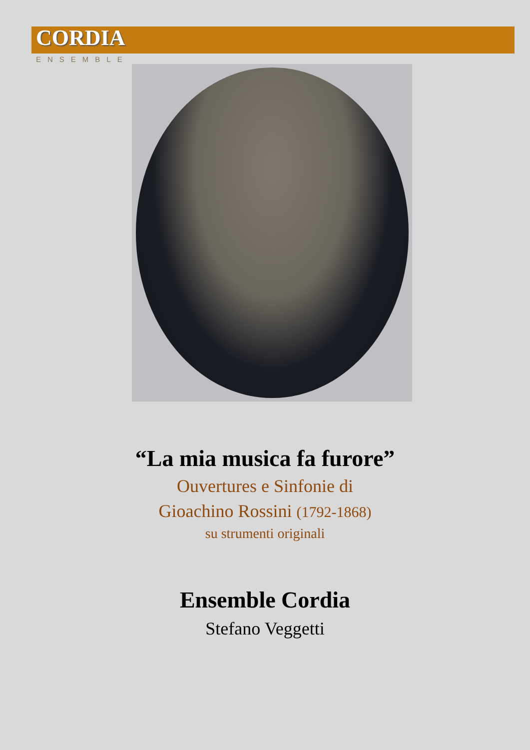CORDIA
ENSEMBLE
“La mia musica fa furore”
Ouvertures e Sinfonie di
Gioachino Rossini (1792-1868)
su strumenti originali
Ensemble Cordia
Stefano Veggetti